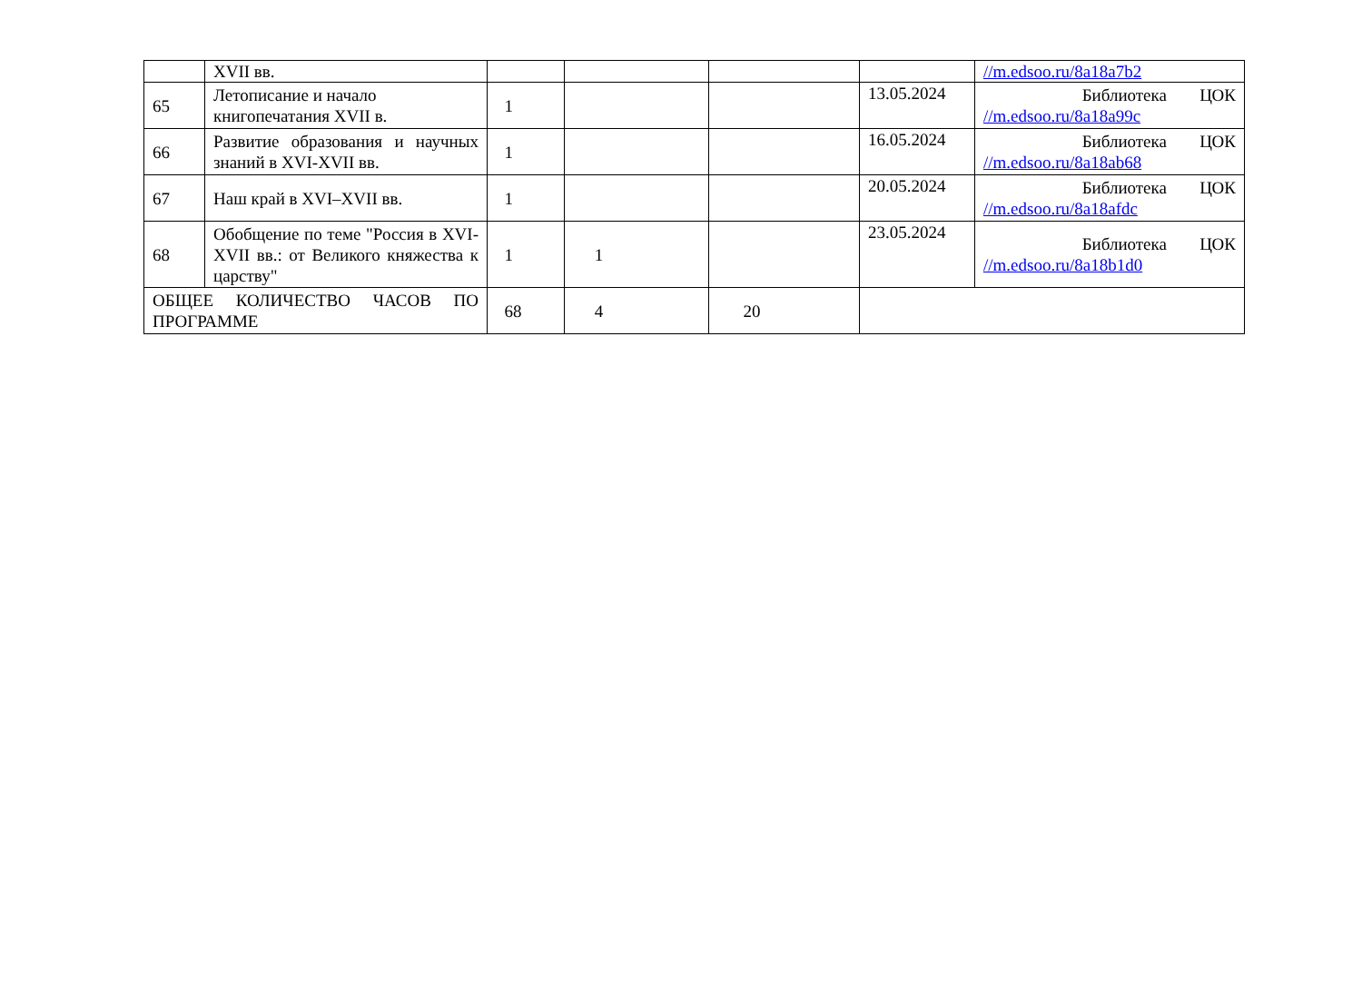| | XVII вв. | | | | | //m.edsoo.ru/8a18a7b2 |
| 65 | Летописание и начало книгопечатания XVII в. | 1 | | | 13.05.2024 | Библиотека ЦОК //m.edsoo.ru/8a18a99c |
| 66 | Развитие образования и научных знаний в XVI-XVII вв. | 1 | | | 16.05.2024 | Библиотека ЦОК //m.edsoo.ru/8a18ab68 |
| 67 | Наш край в XVI–XVII вв. | 1 | | | 20.05.2024 | Библиотека ЦОК //m.edsoo.ru/8a18afdc |
| 68 | Обобщение по теме "Россия в XVI-XVII вв.: от Великого княжества к царству" | 1 | 1 | | 23.05.2024 | Библиотека ЦОК //m.edsoo.ru/8a18b1d0 |
| ОБЩЕЕ КОЛИЧЕСТВО ЧАСОВ ПО ПРОГРАММЕ | | 68 | 4 | 20 | | |